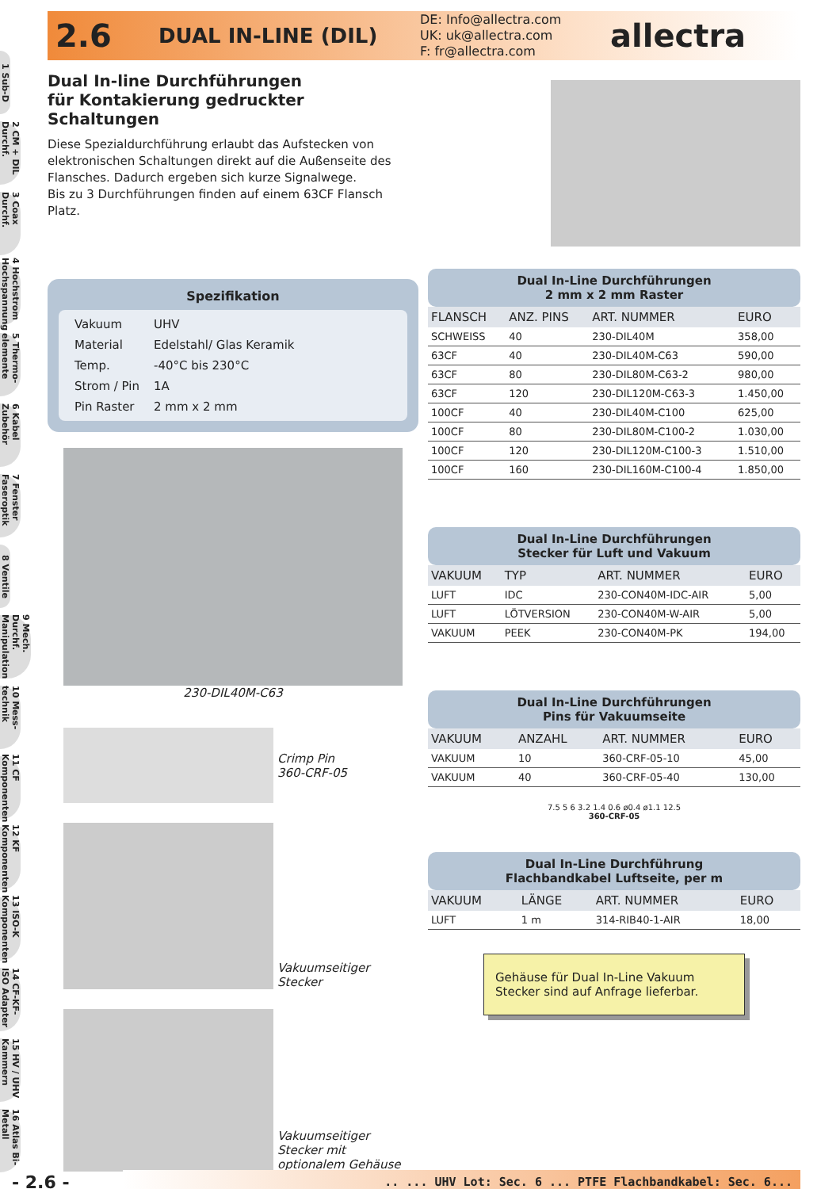1 Sub-D
2 CM + DIL Durchf.
3 Coax Durchf.
4 Hochstrom Hochspannung
5 Thermo-elemente
6 Kabel Zubehör
7 Fenster Faseroptik
8 Ventile
9 Mech. Durchf. Manipulation
10 Mess-technik
11 CF Komponenten
12 KF Komponenten
13 ISO-K Komponenten
14 CF-KF-ISO Adapter
15 HV / UHV Kammern
16 Atlas Bi-Metall
2.6
DUAL IN-LINE (DIL)
DE: Info@allectra.com
UK: uk@allectra.com
F: fr@allectra.com
allectra
Dual In-line Durchführungen
für Kontakierung gedruckter Schaltungen
Diese Spezialdurchführung erlaubt das Aufstecken von elektronischen Schaltungen direkt auf die Außenseite des Flansches. Dadurch ergeben sich kurze Signalwege.
Bis zu 3 Durchführungen finden auf einem 63CF Flansch Platz.
Spezifikation
| Vakuum | UHV |
| Material | Edelstahl/ Glas Keramik |
| Temp. | -40°C bis 230°C |
| Strom / Pin | 1A |
| Pin Raster | 2 mm x 2 mm |
230-DIL40M-C63
Crimp Pin
360-CRF-05
Vakuumseitiger
Stecker
Vakuumseitiger
Stecker mit
optionalem Gehäuse
Dual In-Line Durchführungen
2 mm x 2 mm Raster
| FLANSCH | ANZ. PINS | ART. NUMMER | EURO |
| --- | --- | --- | --- |
| SCHWEISS | 40 | 230-DIL40M | 358,00 |
| 63CF | 40 | 230-DIL40M-C63 | 590,00 |
| 63CF | 80 | 230-DIL80M-C63-2 | 980,00 |
| 63CF | 120 | 230-DIL120M-C63-3 | 1.450,00 |
| 100CF | 40 | 230-DIL40M-C100 | 625,00 |
| 100CF | 80 | 230-DIL80M-C100-2 | 1.030,00 |
| 100CF | 120 | 230-DIL120M-C100-3 | 1.510,00 |
| 100CF | 160 | 230-DIL160M-C100-4 | 1.850,00 |
Dual In-Line Durchführungen
Stecker für Luft und Vakuum
| VAKUUM | TYP | ART. NUMMER | EURO |
| --- | --- | --- | --- |
| LUFT | IDC | 230-CON40M-IDC-AIR | 5,00 |
| LUFT | LÖTVERSION | 230-CON40M-W-AIR | 5,00 |
| VAKUUM | PEEK | 230-CON40M-PK | 194,00 |
Dual In-Line Durchführungen
Pins für Vakuumseite
| VAKUUM | ANZAHL | ART. NUMMER | EURO |
| --- | --- | --- | --- |
| VAKUUM | 10 | 360-CRF-05-10 | 45,00 |
| VAKUUM | 40 | 360-CRF-05-40 | 130,00 |
7.5 5 6 3.2 1.4 0.6 ø0.4 ø1.1 12.5
360-CRF-05
Dual In-Line Durchführung
Flachbandkabel Luftseite, per m
| VAKUUM | LÄNGE | ART. NUMMER | EURO |
| --- | --- | --- | --- |
| LUFT | 1 m | 314-RIB40-1-AIR | 18,00 |
Gehäuse für Dual In-Line Vakuum Stecker sind auf Anfrage lieferbar.
- 2.6 -
.. ... UHV Lot: Sec. 6 ... PTFE Flachbandkabel: Sec. 6...